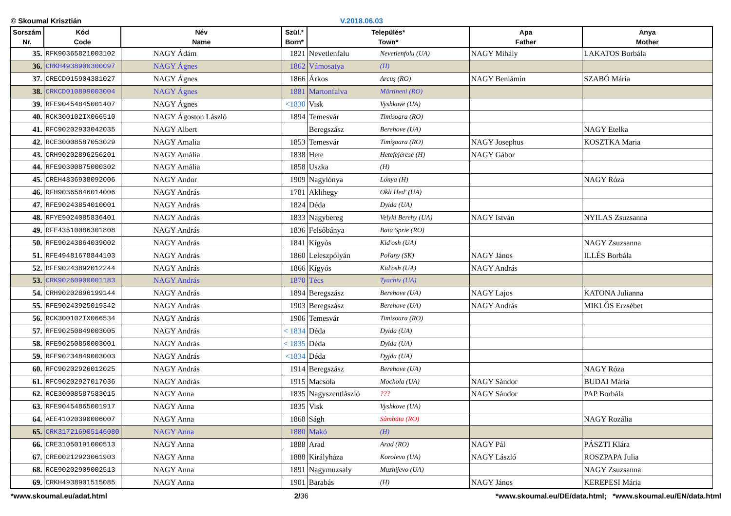© Skoumal Krisztián V.2018.06.03
| Sorszám Nr. | Kód Code | Név Name | Szül.* Born* | Település* Town* | | Apa Father | Anya Mother |
| --- | --- | --- | --- | --- | --- | --- | --- |
| 35. | RFK90365821003102 | NAGY Ádám | 1821 | Nevetlenfalu | Nevetlenfolu (UA) | NAGY Mihály | LAKATOS Borbála |
| 36. | CRKH4938900300097 | NAGY Ágnes | 1862 | Vámosatya | (H) | | |
| 37. | CRECD015904381027 | NAGY Ágnes | 1866 | Árkos | Arcuş (RO) | NAGY Beniámin | SZABÓ Mária |
| 38. | CRKCD010899003004 | NAGY Ágnes | 1881 | Martonfalva | Mărtineni (RO) | | |
| 39. | RFE90454845001407 | NAGY Ágnes | <1830 | Visk | Vyshkove (UA) | | |
| 40. | RCK300102IX066510 | NAGY Ágoston László | 1894 | Temesvár | Timisoara (RO) | | |
| 41. | RFC90202933042035 | NAGY Albert | | Beregszász | Berehove (UA) | | NAGY Etelka |
| 42. | RCE30008587053029 | NAGY Amalia | 1853 | Temesvár | Timişoara (RO) | NAGY Josephus | KOSZTKA Maria |
| 43. | CRH90202896256201 | NAGY Amália | 1838 | Hete | Hetefejércse (H) | NAGY Gábor | |
| 44. | RFE90300875000302 | NAGY Amália | 1858 | Uszka | (H) | | |
| 45. | CREH4836938092006 | NAGY Andor | 1909 | Nagylónya | Lónya (H) | | NAGY Róza |
| 46. | RFH90365846014006 | NAGY András | 1781 | Aklihegy | Okli Hed' (UA) | | |
| 47. | RFE90243854010001 | NAGY András | 1824 | Déda | Dyida (UA) | | |
| 48. | RFYE9024085836401 | NAGY András | 1833 | Nagybereg | Velyki Berehy (UA) | NAGY István | NYILAS Zsuzsanna |
| 49. | RFE43510086301808 | NAGY András | 1836 | Felsőbánya | Baia Sprie (RO) | | |
| 50. | RFE90243864039002 | NAGY András | 1841 | Kígyós | Kid'osh (UA) | | NAGY Zsuzsanna |
| 51. | RFE49481678844103 | NAGY András | 1860 | Leleszpólyán | Poľany (SK) | NAGY János | ILLÉS Borbála |
| 52. | RFE90243892012244 | NAGY András | 1866 | Kígyós | Kid'osh (UA) | NAGY András | |
| 53. | CRK90260900001183 | NAGY András | 1870 | Técs | Tyachiv (UA) | | |
| 54. | CRH90202896199144 | NAGY András | 1894 | Beregszász | Berehove (UA) | NAGY Lajos | KATONA Julianna |
| 55. | RFE90243925019342 | NAGY András | 1903 | Beregszász | Berehove (UA) | NAGY András | MIKLÓS Erzsébet |
| 56. | RCK300102IX066534 | NAGY András | 1906 | Temesvár | Timisoara (RO) | | |
| 57. | RFE90250849003005 | NAGY András | < 1834 | Déda | Dyida (UA) | | |
| 58. | RFE90250850003001 | NAGY András | < 1835 | Déda | Dyida (UA) | | |
| 59. | RFE90234849003003 | NAGY András | <1834 | Déda | Dyjda (UA) | | |
| 60. | RFC90202926012025 | NAGY András | 1914 | Beregszász | Berehove (UA) | | NAGY Róza |
| 61. | RFC90202927017036 | NAGY András | 1915 | Macsola | Mochola (UA) | NAGY Sándor | BUDAI Mária |
| 62. | RCE30008587583015 | NAGY Anna | 1835 | Nagyszentlászló | ??? | NAGY Sándor | PAP Borbála |
| 63. | RFE90454865001917 | NAGY Anna | 1835 | Visk | Vyshkove (UA) | | |
| 64. | AEE41020390006007 | NAGY Anna | 1868 | Ságh | Sâmbăta (RO) | | NAGY Rozália |
| 65. | CRK317216905146080 | NAGY Anna | 1880 | Makó | (H) | | |
| 66. | CRE31050191000513 | NAGY Anna | 1888 | Arad | Arad (RO) | NAGY Pál | PÁSZTI Klára |
| 67. | CRE00212923061903 | NAGY Anna | 1888 | Királyháza | Korolevo (UA) | NAGY László | ROSZPAPA Julia |
| 68. | RCE90202909002513 | NAGY Anna | 1891 | Nagymuzsaly | Muzhijevo (UA) | | NAGY Zsuzsanna |
| 69. | CRKH4938901515085 | NAGY Anna | 1901 | Barabás | (H) | NAGY János | KEREPESI Mária |
*www.skoumal.eu/adat.html 2/36 *www.skoumal.eu/DE/data.html; *www.skoumal.eu/EN/data.html